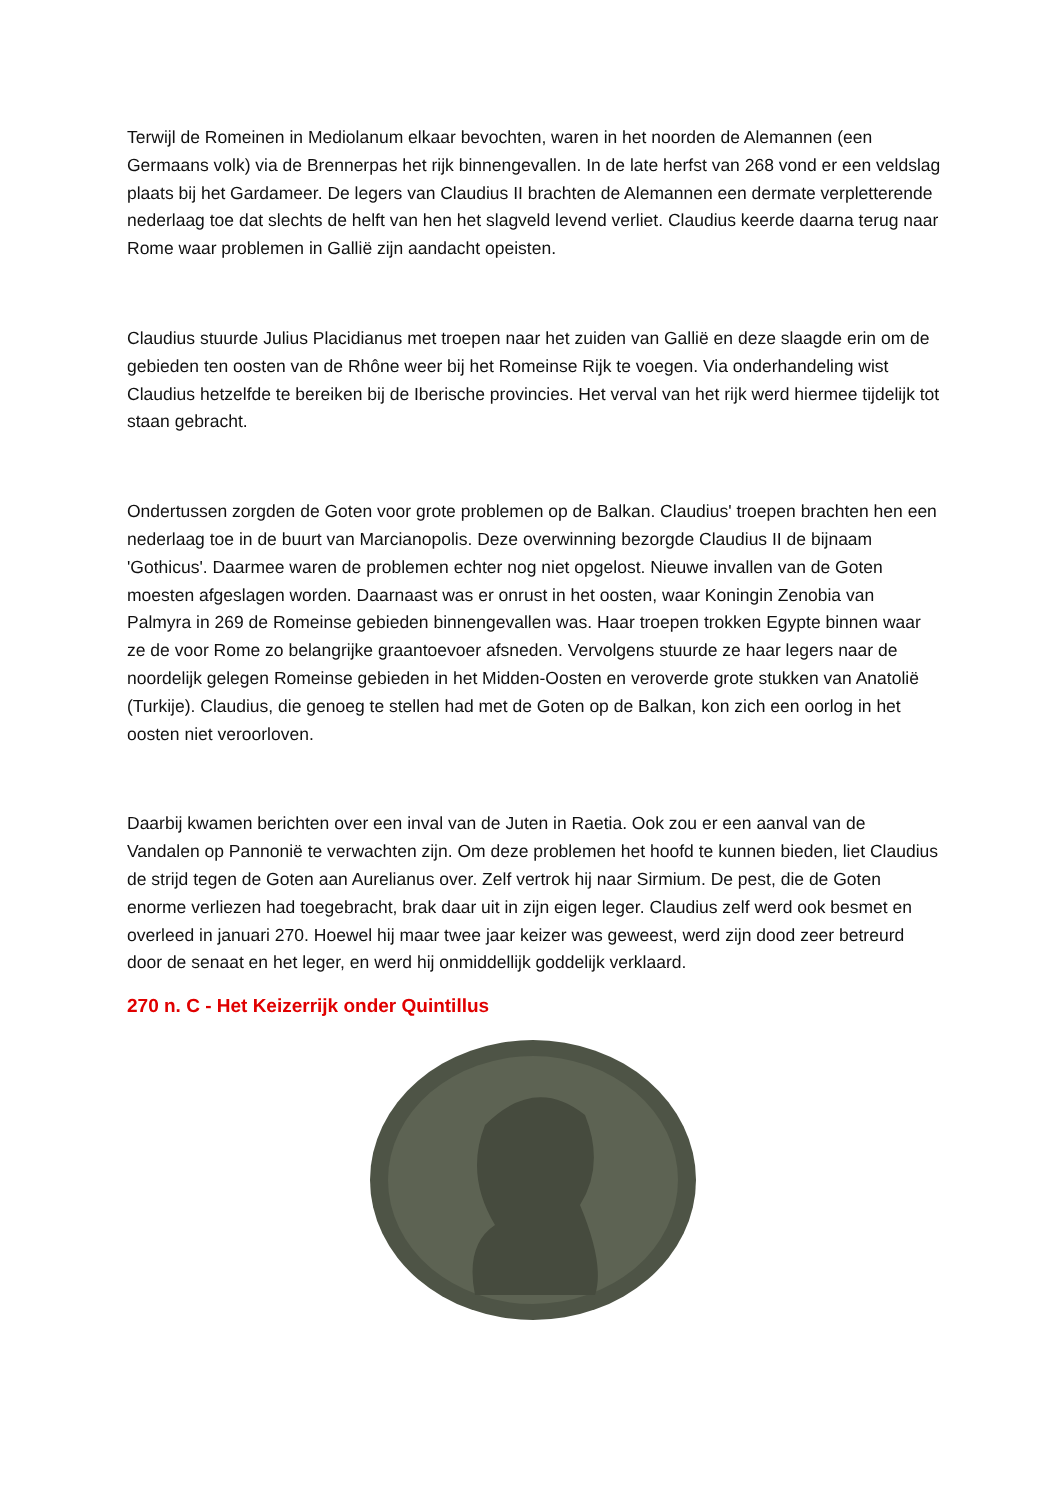Terwijl de Romeinen in Mediolanum elkaar bevochten, waren in het noorden de Alemannen (een Germaans volk) via de Brennerpas het rijk binnengevallen. In de late herfst van 268 vond er een veldslag plaats bij het Gardameer. De legers van Claudius II brachten de Alemannen een dermate verpletterende nederlaag toe dat slechts de helft van hen het slagveld levend verliet. Claudius keerde daarna terug naar Rome waar problemen in Gallië zijn aandacht opeisten.
Claudius stuurde Julius Placidianus met troepen naar het zuiden van Gallië en deze slaagde erin om de gebieden ten oosten van de Rhône weer bij het Romeinse Rijk te voegen. Via onderhandeling wist Claudius hetzelfde te bereiken bij de Iberische provincies. Het verval van het rijk werd hiermee tijdelijk tot staan gebracht.
Ondertussen zorgden de Goten voor grote problemen op de Balkan. Claudius' troepen brachten hen een nederlaag toe in de buurt van Marcianopolis. Deze overwinning bezorgde Claudius II de bijnaam 'Gothicus'. Daarmee waren de problemen echter nog niet opgelost. Nieuwe invallen van de Goten moesten afgeslagen worden. Daarnaast was er onrust in het oosten, waar Koningin Zenobia van Palmyra in 269 de Romeinse gebieden binnengevallen was. Haar troepen trokken Egypte binnen waar ze de voor Rome zo belangrijke graantoevoer afsneden. Vervolgens stuurde ze haar legers naar de noordelijk gelegen Romeinse gebieden in het Midden-Oosten en veroverde grote stukken van Anatolië (Turkije). Claudius, die genoeg te stellen had met de Goten op de Balkan, kon zich een oorlog in het oosten niet veroorloven.
Daarbij kwamen berichten over een inval van de Juten in Raetia. Ook zou er een aanval van de Vandalen op Pannonië te verwachten zijn. Om deze problemen het hoofd te kunnen bieden, liet Claudius de strijd tegen de Goten aan Aurelianus over. Zelf vertrok hij naar Sirmium. De pest, die de Goten enorme verliezen had toegebracht, brak daar uit in zijn eigen leger. Claudius zelf werd ook besmet en overleed in januari 270. Hoewel hij maar twee jaar keizer was geweest, werd zijn dood zeer betreurd door de senaat en het leger, en werd hij onmiddellijk goddelijk verklaard.
270 n. C - Het Keizerrijk onder Quintillus